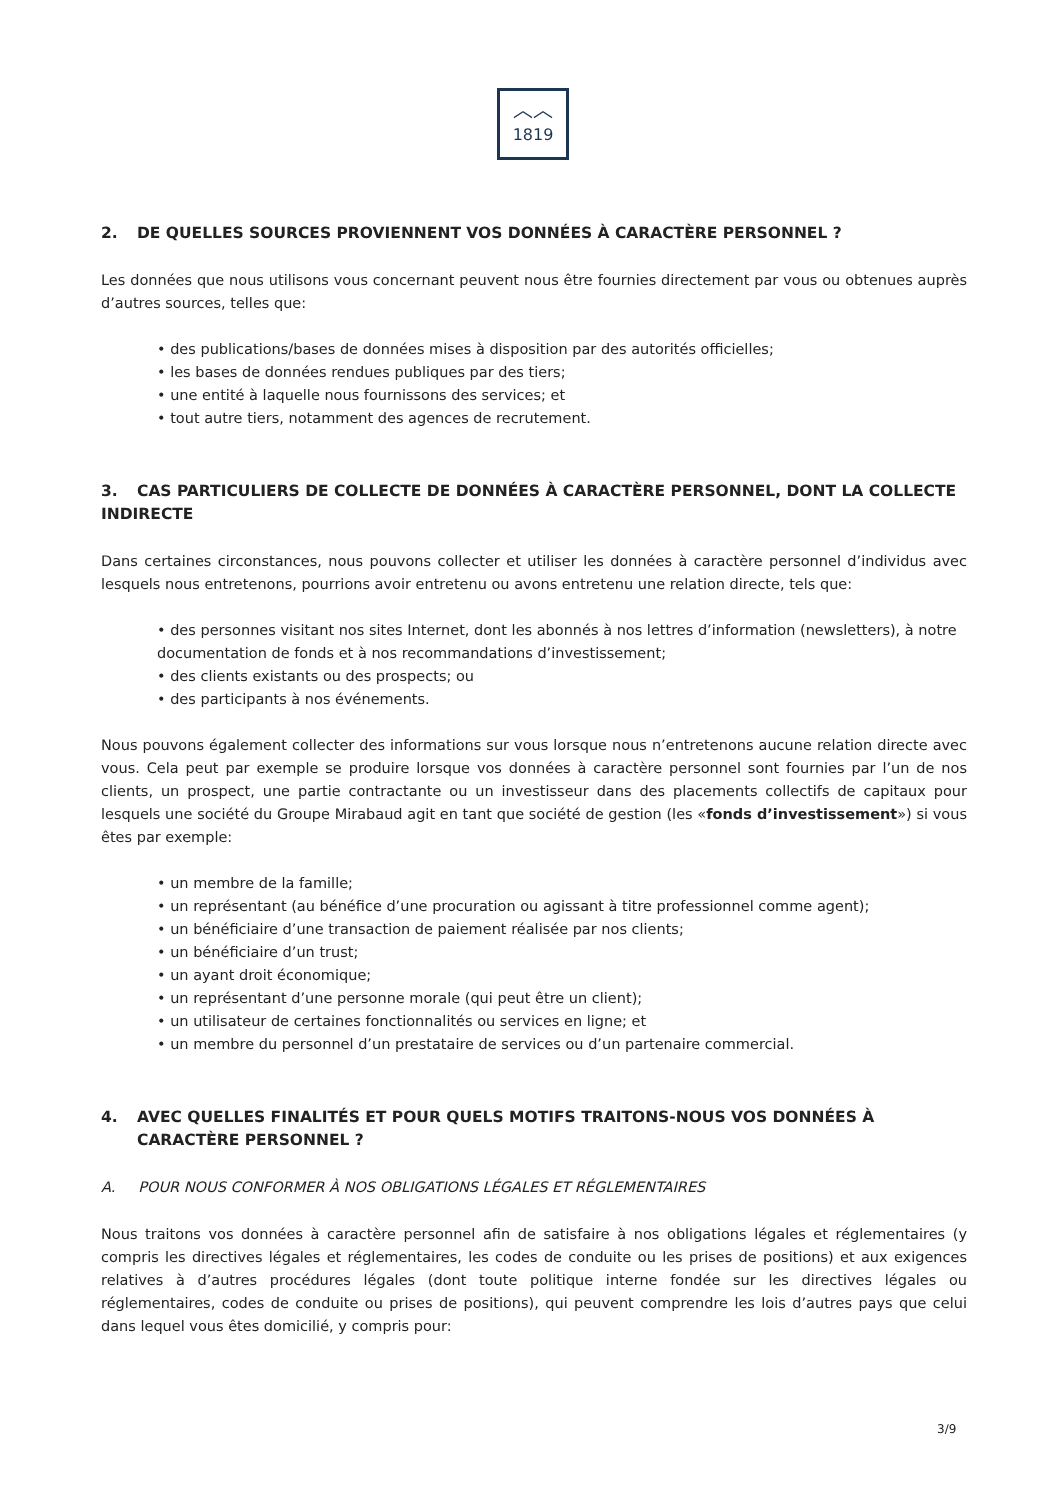︿︿
1819
2. DE QUELLES SOURCES PROVIENNENT VOS DONNÉES À CARACTÈRE PERSONNEL ?
Les données que nous utilisons vous concernant peuvent nous être fournies directement par vous ou obtenues auprès d’autres sources, telles que:
• des publications/bases de données mises à disposition par des autorités officielles;
• les bases de données rendues publiques par des tiers;
• une entité à laquelle nous fournissons des services; et
• tout autre tiers, notamment des agences de recrutement.
3. CAS PARTICULIERS DE COLLECTE DE DONNÉES À CARACTÈRE PERSONNEL, DONT LA COLLECTE INDIRECTE
Dans certaines circonstances, nous pouvons collecter et utiliser les données à caractère personnel d’individus avec lesquels nous entretenons, pourrions avoir entretenu ou avons entretenu une relation directe, tels que:
• des personnes visitant nos sites Internet, dont les abonnés à nos lettres d’information (newsletters), à notre documentation de fonds et à nos recommandations d’investissement;
• des clients existants ou des prospects; ou
• des participants à nos événements.
Nous pouvons également collecter des informations sur vous lorsque nous n’entretenons aucune relation directe avec vous. Cela peut par exemple se produire lorsque vos données à caractère personnel sont fournies par l’un de nos clients, un prospect, une partie contractante ou un investisseur dans des placements collectifs de capitaux pour lesquels une société du Groupe Mirabaud agit en tant que société de gestion (les «fonds d’investissement») si vous êtes par exemple:
• un membre de la famille;
• un représentant (au bénéfice d’une procuration ou agissant à titre professionnel comme agent);
• un bénéficiaire d’une transaction de paiement réalisée par nos clients;
• un bénéficiaire d’un trust;
• un ayant droit économique;
• un représentant d’une personne morale (qui peut être un client);
• un utilisateur de certaines fonctionnalités ou services en ligne; et
• un membre du personnel d’un prestataire de services ou d’un partenaire commercial.
4. AVEC QUELLES FINALITÉS ET POUR QUELS MOTIFS TRAITONS-NOUS VOS DONNÉES À CARACTÈRE PERSONNEL ?
A. POUR NOUS CONFORMER À NOS OBLIGATIONS LÉGALES ET RÉGLEMENTAIRES
Nous traitons vos données à caractère personnel afin de satisfaire à nos obligations légales et réglementaires (y compris les directives légales et réglementaires, les codes de conduite ou les prises de positions) et aux exigences relatives à d’autres procédures légales (dont toute politique interne fondée sur les directives légales ou réglementaires, codes de conduite ou prises de positions), qui peuvent comprendre les lois d’autres pays que celui dans lequel vous êtes domicilié, y compris pour:
3/9